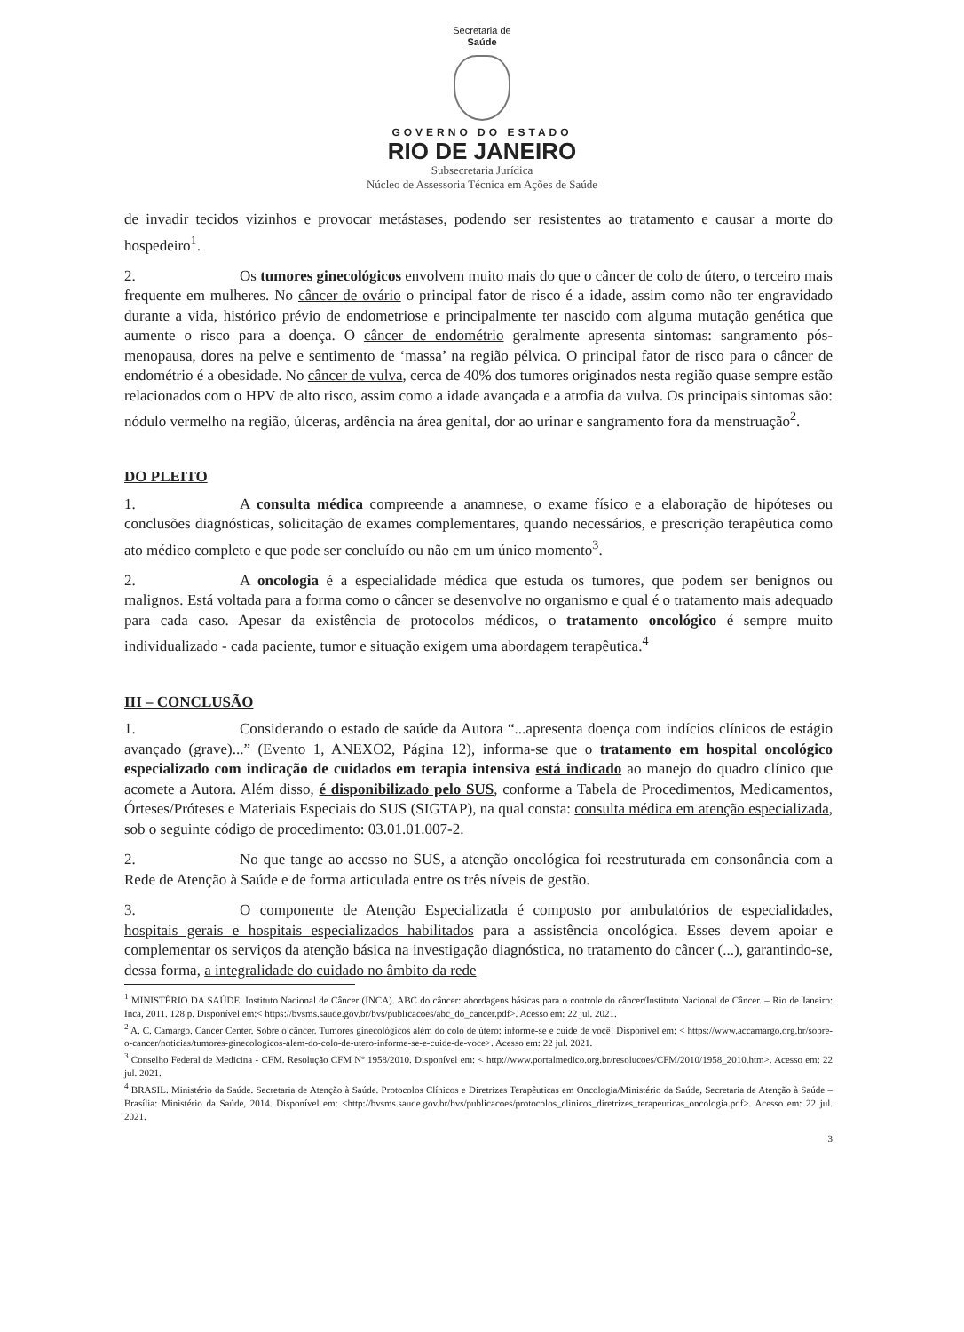Secretaria de
Saúde
GOVERNO DO ESTADO
RIO DE JANEIRO
Subsecretaria Jurídica
Núcleo de Assessoria Técnica em Ações de Saúde
de invadir tecidos vizinhos e provocar metástases, podendo ser resistentes ao tratamento e causar a morte do hospedeiro<sup>1</sup>.
2. Os tumores ginecológicos envolvem muito mais do que o câncer de colo de útero, o terceiro mais frequente em mulheres. No câncer de ovário o principal fator de risco é a idade, assim como não ter engravidado durante a vida, histórico prévio de endometriose e principalmente ter nascido com alguma mutação genética que aumente o risco para a doença. O câncer de endométrio geralmente apresenta sintomas: sangramento pós-menopausa, dores na pelve e sentimento de ‘massa’ na região pélvica. O principal fator de risco para o câncer de endométrio é a obesidade. No câncer de vulva, cerca de 40% dos tumores originados nesta região quase sempre estão relacionados com o HPV de alto risco, assim como a idade avançada e a atrofia da vulva. Os principais sintomas são: nódulo vermelho na região, úlceras, ardência na área genital, dor ao urinar e sangramento fora da menstruação<sup>2</sup>.
DO PLEITO
1. A consulta médica compreende a anamnese, o exame físico e a elaboração de hipóteses ou conclusões diagnósticas, solicitação de exames complementares, quando necessários, e prescrição terapêutica como ato médico completo e que pode ser concluído ou não em um único momento<sup>3</sup>.
2. A oncologia é a especialidade médica que estuda os tumores, que podem ser benignos ou malignos. Está voltada para a forma como o câncer se desenvolve no organismo e qual é o tratamento mais adequado para cada caso. Apesar da existência de protocolos médicos, o tratamento oncológico é sempre muito individualizado - cada paciente, tumor e situação exigem uma abordagem terapêutica.<sup>4</sup>
III – CONCLUSÃO
1. Considerando o estado de saúde da Autora “...apresenta doença com indícios clínicos de estágio avançado (grave)...” (Evento 1, ANEXO2, Página 12), informa-se que o tratamento em hospital oncológico especializado com indicação de cuidados em terapia intensiva está indicado ao manejo do quadro clínico que acomete a Autora. Além disso, é disponibilizado pelo SUS, conforme a Tabela de Procedimentos, Medicamentos, Órteses/Próteses e Materiais Especiais do SUS (SIGTAP), na qual consta: consulta médica em atenção especializada, sob o seguinte código de procedimento: 03.01.01.007-2.
2. No que tange ao acesso no SUS, a atenção oncológica foi reestruturada em consonância com a Rede de Atenção à Saúde e de forma articulada entre os três níveis de gestão.
3. O componente de Atenção Especializada é composto por ambulatórios de especialidades, hospitais gerais e hospitais especializados habilitados para a assistência oncológica. Esses devem apoiar e complementar os serviços da atenção básica na investigação diagnóstica, no tratamento do câncer (...), garantindo-se, dessa forma, a integralidade do cuidado no âmbito da rede
<sup>1</sup> MINISTÉRIO DA SAÚDE. Instituto Nacional de Câncer (INCA). ABC do câncer: abordagens básicas para o controle do câncer/Instituto Nacional de Câncer. – Rio de Janeiro: Inca, 2011. 128 p. Disponível em:< https://bvsms.saude.gov.br/bvs/publicacoes/abc_do_cancer.pdf>. Acesso em: 22 jul. 2021.
<sup>2</sup> A. C. Camargo. Cancer Center. Sobre o câncer. Tumores ginecológicos além do colo de útero: informe-se e cuide de você! Disponível em: < https://www.accamargo.org.br/sobre-o-cancer/noticias/tumores-ginecologicos-alem-do-colo-de-utero-informe-se-e-cuide-de-voce>. Acesso em: 22 jul. 2021.
<sup>3</sup> Conselho Federal de Medicina - CFM. Resolução CFM Nº 1958/2010. Disponível em: < http://www.portalmedico.org.br/resolucoes/CFM/2010/1958_2010.htm>. Acesso em: 22 jul. 2021.
<sup>4</sup> BRASIL. Ministério da Saúde. Secretaria de Atenção à Saúde. Protocolos Clínicos e Diretrizes Terapêuticas em Oncologia/Ministério da Saúde, Secretaria de Atenção à Saúde – Brasília: Ministério da Saúde, 2014. Disponível em: <http://bvsms.saude.gov.br/bvs/publicacoes/protocolos_clinicos_diretrizes_terapeuticas_oncologia.pdf>. Acesso em: 22 jul. 2021.
3